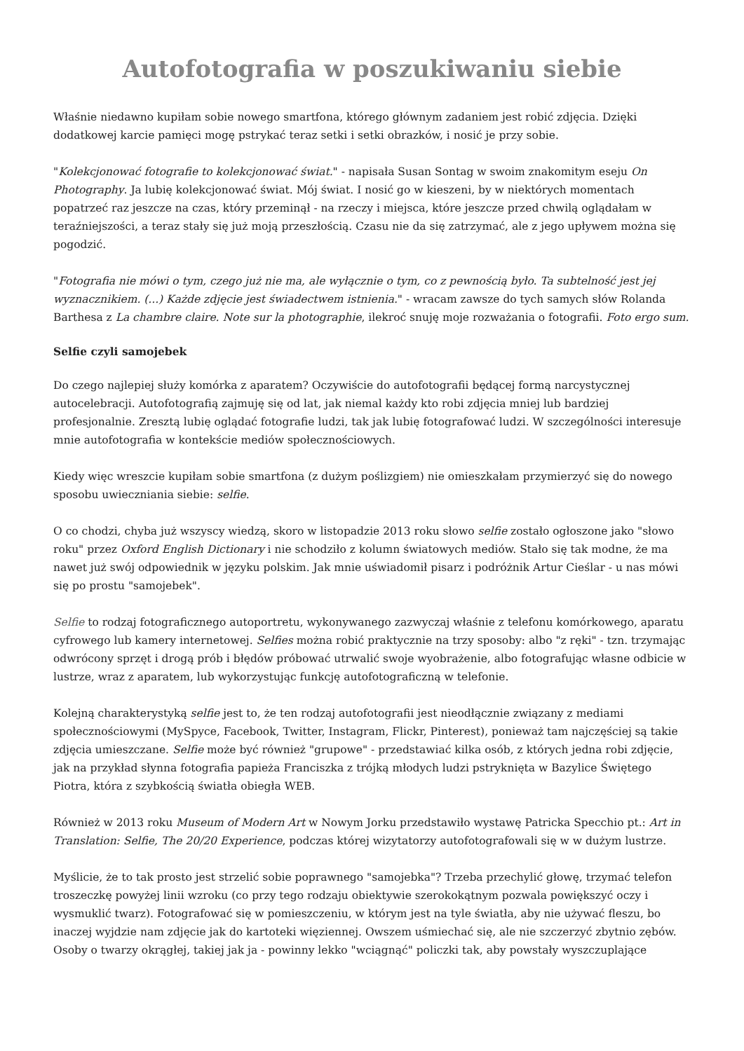Autofotografia w poszukiwaniu siebie
Właśnie niedawno kupiłam sobie nowego smartfona, którego głównym zadaniem jest robić zdjęcia. Dzięki dodatkowej karcie pamięci mogę pstrykać teraz setki i setki obrazków, i nosić je przy sobie.
"Kolekcjonować fotografie to kolekcjonować świat." - napisała Susan Sontag w swoim znakomitym eseju On Photography. Ja lubię kolekcjonować świat. Mój świat. I nosić go w kieszeni, by w niektórych momentach popatrzeć raz jeszcze na czas, który przeminął - na rzeczy i miejsca, które jeszcze przed chwilą oglądałam w teraźniejszości, a teraz stały się już moją przeszłością. Czasu nie da się zatrzymać, ale z jego upływem można się pogodzić.
"Fotografia nie mówi o tym, czego już nie ma, ale wyłącznie o tym, co z pewnością było. Ta subtelność jest jej wyznacznikiem. (...) Każde zdjęcie jest świadectwem istnienia." - wracam zawsze do tych samych słów Rolanda Barthesa z La chambre claire. Note sur la photographie, ilekroć snuję moje rozważania o fotografii. Foto ergo sum.
Selfie czyli samojebek
Do czego najlepiej służy komórka z aparatem? Oczywiście do autofotografii będącej formą narcystycznej autocelebracji. Autofotografią zajmuję się od lat, jak niemal każdy kto robi zdjęcia mniej lub bardziej profesjonalnie. Zresztą lubię oglądać fotografie ludzi, tak jak lubię fotografować ludzi. W szczególności interesuje mnie autofotografia w kontekście mediów społecznościowych.
Kiedy więc wreszcie kupiłam sobie smartfona (z dużym poślizgiem) nie omieszkałam przymierzyć się do nowego sposobu uwieczniania siebie: selfie.
O co chodzi, chyba już wszyscy wiedzą, skoro w listopadzie 2013 roku słowo selfie zostało ogłoszone jako "słowo roku" przez Oxford English Dictionary i nie schodziło z kolumn światowych mediów. Stało się tak modne, że ma nawet już swój odpowiednik w języku polskim. Jak mnie uświadomił pisarz i podróżnik Artur Cieślar - u nas mówi się po prostu "samojebek".
Selfie to rodzaj fotograficznego autoportretu, wykonywanego zazwyczaj właśnie z telefonu komórkowego, aparatu cyfrowego lub kamery internetowej. Selfies można robić praktycznie na trzy sposoby: albo "z ręki" - tzn. trzymając odwrócony sprzęt i drogą prób i błędów próbować utrwalić swoje wyobrażenie, albo fotografując własne odbicie w lustrze, wraz z aparatem, lub wykorzystując funkcję autofotograficzną w telefonie.
Kolejną charakterystyką selfie jest to, że ten rodzaj autofotografii jest nieodłącznie związany z mediami społecznościowymi (MySpyce, Facebook, Twitter, Instagram, Flickr, Pinterest), ponieważ tam najczęściej są takie zdjęcia umieszczane. Selfie może być również "grupowe" - przedstawiać kilka osób, z których jedna robi zdjęcie, jak na przykład słynna fotografia papieża Franciszka z trójką młodych ludzi pstryknięta w Bazylice Świętego Piotra, która z szybkością światła obiegła WEB.
Również w 2013 roku Museum of Modern Art w Nowym Jorku przedstawiło wystawę Patricka Specchio pt.: Art in Translation: Selfie, The 20/20 Experience, podczas której wizytatorzy autofotografowali się w w dużym lustrze.
Myślicie, że to tak prosto jest strzelić sobie poprawnego "samojebka"? Trzeba przechylić głowę, trzymać telefon troszeczkę powyżej linii wzroku (co przy tego rodzaju obiektywie szerokokątnym pozwala powiększyć oczy i wysmuklić twarz). Fotografować się w pomieszczeniu, w którym jest na tyle światła, aby nie używać fleszu, bo inaczej wyjdzie nam zdjęcie jak do kartoteki więziennej. Owszem uśmiechać się, ale nie szczerzyć zbytnio zębów. Osoby o twarzy okrągłej, takiej jak ja - powinny lekko "wciągnąć" policzki tak, aby powstały wyszczuplające